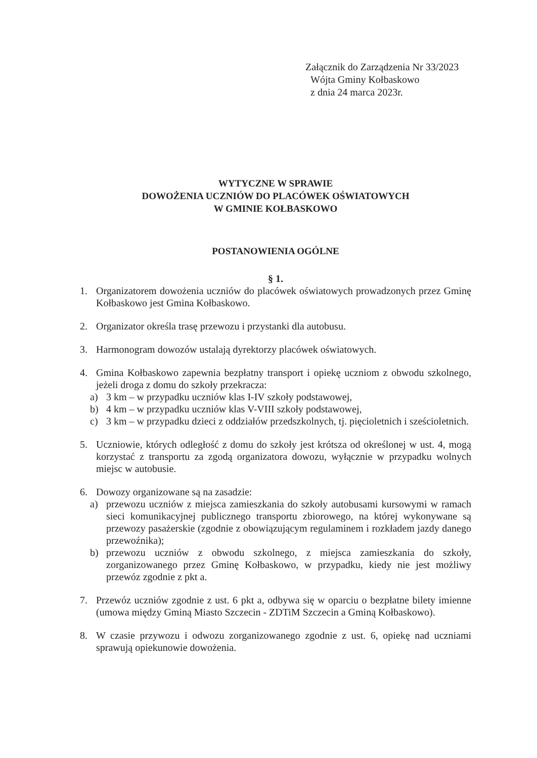Załącznik do Zarządzenia Nr 33/2023
Wójta Gminy Kołbaskowo
z dnia 24 marca 2023r.
WYTYCZNE W SPRAWIE
DOWOŻENIA UCZNIÓW DO PLACÓWEK OŚWIATOWYCH
W GMINIE KOŁBASKOWO
POSTANOWIENIA OGÓLNE
§ 1.
1. Organizatorem dowożenia uczniów do placówek oświatowych prowadzonych przez Gminę Kołbaskowo jest Gmina Kołbaskowo.
2. Organizator określa trasę przewozu i przystanki dla autobusu.
3. Harmonogram dowozów ustalają dyrektorzy placówek oświatowych.
4. Gmina Kołbaskowo zapewnia bezpłatny transport i opiekę uczniom z obwodu szkolnego, jeżeli droga z domu do szkoły przekracza:
a) 3 km – w przypadku uczniów klas I-IV szkoły podstawowej,
b) 4 km – w przypadku uczniów klas V-VIII szkoły podstawowej,
c) 3 km – w przypadku dzieci z oddziałów przedszkolnych, tj. pięcioletnich i sześcioletnich.
5. Uczniowie, których odległość z domu do szkoły jest krótsza od określonej w ust. 4, mogą korzystać z transportu za zgodą organizatora dowozu, wyłącznie w przypadku wolnych miejsc w autobusie.
6. Dowozy organizowane są na zasadzie:
a) przewozu uczniów z miejsca zamieszkania do szkoły autobusami kursowymi w ramach sieci komunikacyjnej publicznego transportu zbiorowego, na której wykonywane są przewozy pasażerskie (zgodnie z obowiązującym regulaminem i rozkładem jazdy danego przewoźnika);
b) przewozu uczniów z obwodu szkolnego, z miejsca zamieszkania do szkoły, zorganizowanego przez Gminę Kołbaskowo, w przypadku, kiedy nie jest możliwy przewóz zgodnie z pkt a.
7. Przewóz uczniów zgodnie z ust. 6 pkt a, odbywa się w oparciu o bezpłatne bilety imienne (umowa między Gminą Miasto Szczecin - ZDTiM Szczecin a Gminą Kołbaskowo).
8. W czasie przywozu i odwozu zorganizowanego zgodnie z ust. 6, opiekę nad uczniami sprawują opiekunowie dowożenia.